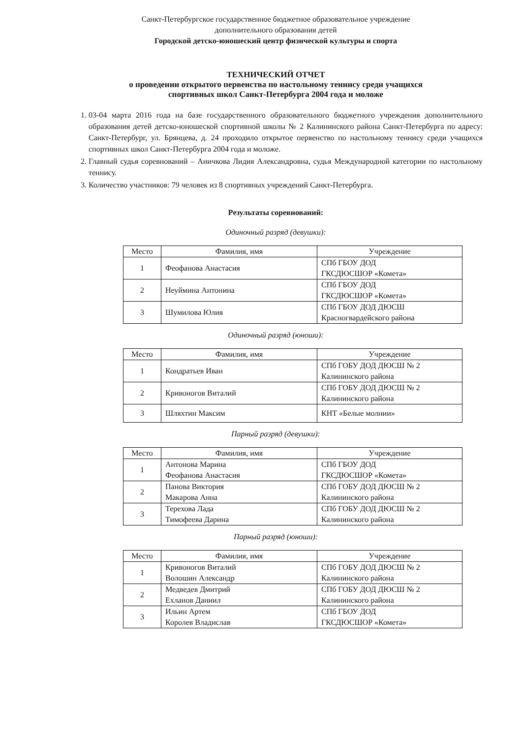Санкт-Петербургское государственное бюджетное образовательное учреждение
дополнительного образования детей
Городской детско-юношеский центр физической культуры и спорта
ТЕХНИЧЕСКИЙ ОТЧЕТ
о проведении открытого первенства по настольному теннису среди учащихся
спортивных школ Санкт-Петербурга 2004 года и моложе
1. 03-04 марта 2016 года на базе государственного образовательного бюджетного учреждения дополнительного образования детей детско-юношеской спортивной школы № 2 Калининского района Санкт-Петербурга по адресу: Санкт-Петербург, ул. Брянцева, д. 24 проходило открытое первенство по настольному теннису среди учащихся спортивных школ Санкт-Петербурга 2004 года и моложе.
2. Главный судья соревнований – Аничкова Лидия Александровна, судья Международной категории по настольному теннису.
3. Количество участников: 79 человек из 8 спортивных учреждений Санкт-Петербурга.
Результаты соревнований:
Одиночный разряд (девушки):
| Место | Фамилия, имя | Учреждение |
| --- | --- | --- |
| 1 | Феофанова Анастасия | СПб ГБОУ ДОД ГКСДЮСШОР «Комета» |
| 2 | Неуймина Антонина | СПб ГБОУ ДОД ГКСДЮСШОР «Комета» |
| 3 | Шумилова Юлия | СПб ГБОУ ДОД ДЮСШ Красногвардейского района |
Одиночный разряд (юноши):
| Место | Фамилия, имя | Учреждение |
| --- | --- | --- |
| 1 | Кондратьев Иван | СПб ГОБУ ДОД ДЮСШ № 2 Калининского района |
| 2 | Кривоногов Виталий | СПб ГОБУ ДОД ДЮСШ № 2 Калининского района |
| 3 | Шляхтин Максим | КНТ «Белые молнии» |
Парный разряд (девушки):
| Место | Фамилия, имя | Учреждение |
| --- | --- | --- |
| 1 | Антонова Марина Феофанова Анастасия | СПб ГБОУ ДОД ГКСДЮСШОР «Комета» |
| 2 | Панова Виктория Макарова Анна | СПб ГОБУ ДОД ДЮСШ № 2 Калининского района |
| 3 | Терехова Лада Тимофеева Дарина | СПб ГОБУ ДОД ДЮСШ № 2 Калининского района |
Парный разряд (юноши):
| Место | Фамилия, имя | Учреждение |
| --- | --- | --- |
| 1 | Кривоногов Виталий Волошин Александр | СПб ГОБУ ДОД ДЮСШ № 2 Калининского района |
| 2 | Медведев Дмитрий Ехланов Даниил | СПб ГОБУ ДОД ДЮСШ № 2 Калининского района |
| 3 | Ильин Артем Королев Владислав | СПб ГБОУ ДОД ГКСДЮСШОР «Комета» |